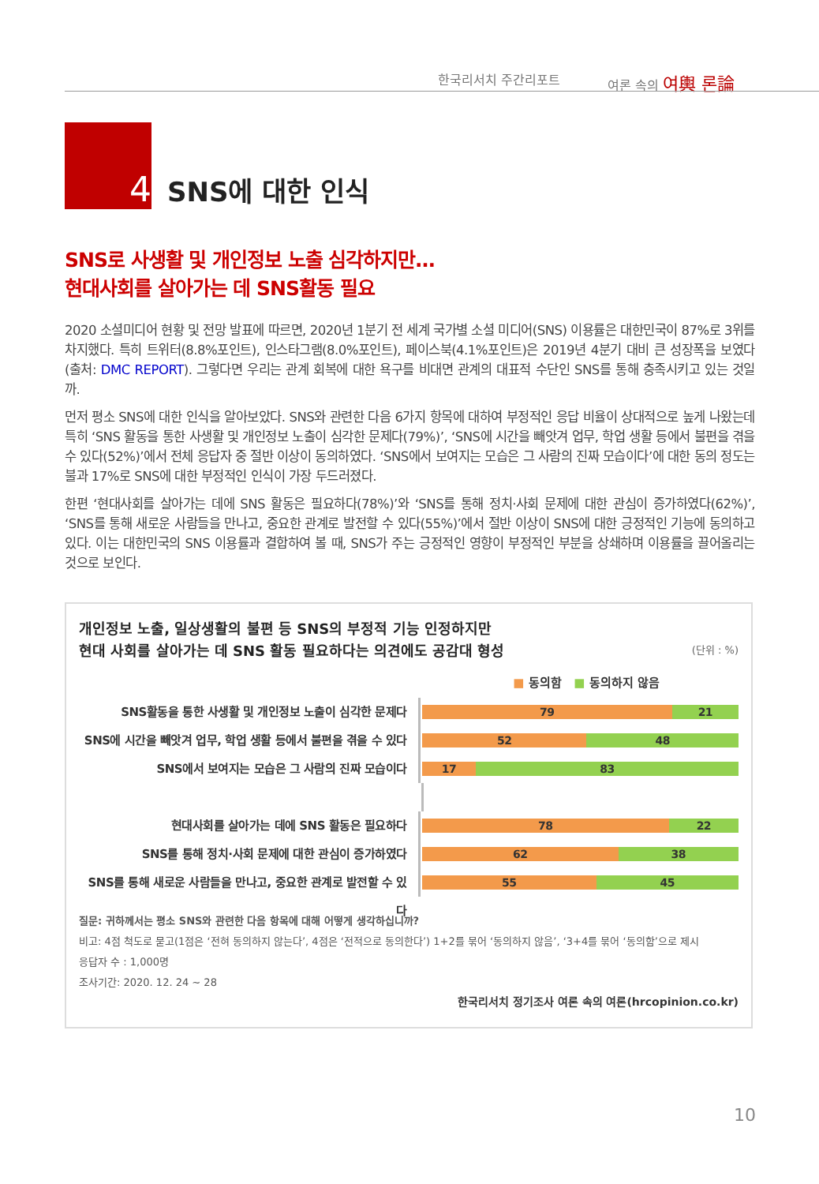한국리서치 주간리포트 여론 속의 여輿 론論
4
SNS에 대한 인식
SNS로 사생활 및 개인정보 노출 심각하지만…
현대사회를 살아가는 데 SNS활동 필요
2020 소셜미디어 현황 및 전망 발표에 따르면, 2020년 1분기 전 세계 국가별 소셜 미디어(SNS) 이용률은 대한민국이 87%로 3위를 차지했다. 특히 트위터(8.8%포인트), 인스타그램(8.0%포인트), 페이스북(4.1%포인트)은 2019년 4분기 대비 큰 성장폭을 보였다(출처: DMC REPORT). 그렇다면 우리는 관계 회복에 대한 욕구를 비대면 관계의 대표적 수단인 SNS를 통해 충족시키고 있는 것일까.
먼저 평소 SNS에 대한 인식을 알아보았다. SNS와 관련한 다음 6가지 항목에 대하여 부정적인 응답 비율이 상대적으로 높게 나왔는데 특히 ‘SNS 활동을 통한 사생활 및 개인정보 노출이 심각한 문제다(79%)’, ‘SNS에 시간을 빼앗겨 업무, 학업 생활 등에서 불편을 겪을 수 있다(52%)’에서 전체 응답자 중 절반 이상이 동의하였다. ‘SNS에서 보여지는 모습은 그 사람의 진짜 모습이다’에 대한 동의 정도는 불과 17%로 SNS에 대한 부정적인 인식이 가장 두드러졌다.
한편 ‘현대사회를 살아가는 데에 SNS 활동은 필요하다(78%)’와 ‘SNS를 통해 정치·사회 문제에 대한 관심이 증가하였다(62%)’, ‘SNS를 통해 새로운 사람들을 만나고, 중요한 관계로 발전할 수 있다(55%)’에서 절반 이상이 SNS에 대한 긍정적인 기능에 동의하고 있다. 이는 대한민국의 SNS 이용률과 결합하여 볼 때, SNS가 주는 긍정적인 영향이 부정적인 부분을 상쇄하며 이용률을 끌어올리는 것으로 보인다.
(단위 : %)
개인정보 노출, 일상생활의 불편 등 SNS의 부정적 기능 인정하지만
현대 사회를 살아가는 데 SNS 활동 필요하다는 의견에도 공감대 형성
■ 동의함 ■ 동의하지 않음
SNS활동을 통한 사생활 및 개인정보 노출이 심각한 문제다
79 21
SNS에 시간을 빼앗겨 업무, 학업 생활 등에서 불편을 겪을 수 있다
52 48
SNS에서 보여지는 모습은 그 사람의 진짜 모습이다
17 83
현대사회를 살아가는 데에 SNS 활동은 필요하다
78 22
SNS를 통해 정치·사회 문제에 대한 관심이 증가하였다
62 38
SNS를 통해 새로운 사람들을 만나고, 중요한 관계로 발전할 수 있다
55 45
질문: 귀하께서는 평소 SNS와 관련한 다음 항목에 대해 어떻게 생각하십니까?
비고: 4점 척도로 묻고(1점은 ‘전혀 동의하지 않는다’, 4점은 ‘전적으로 동의한다’) 1+2를 묶어 ‘동의하지 않음’, ‘3+4를 묶어 ‘동의함’으로 제시
응답자 수 : 1,000명
조사기간: 2020. 12. 24 ~ 28
한국리서치 정기조사 여론 속의 여론(hrcopinion.co.kr)
10